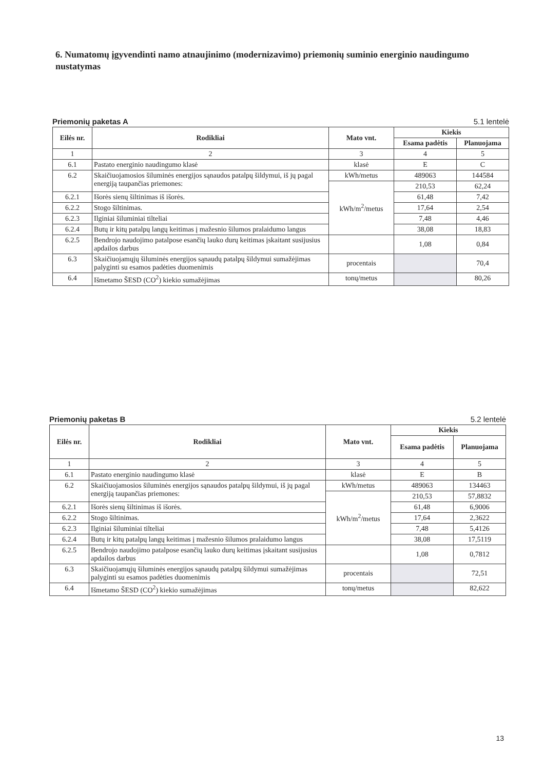6. Numatomų įgyvendinti namo atnaujinimo (modernizavimo) priemonių suminio energinio naudingumo nustatymas
Priemonių paketas A 5.1 lentelė
| Eilės nr. | Rodikliai | Mato vnt. | Kiekis | |
| --- | --- | --- | --- | --- |
| | | | Esama padėtis | Planuojama |
| 1 | 2 | 3 | 4 | 5 |
| 6.1 | Pastato energinio naudingumo klasė | klasė | E | C |
| 6.2 | Skaičiuojamosios šiluminės energijos sąnaudos patalpų šildymui, iš jų pagal energiją taupančias priemones: | kWh/metus | 489063 | 144584 |
| | | kWh/m<sup>2</sup>/metus | 210,53 | 62,24 |
| 6.2.1 | Išorės sienų šiltinimas iš išorės. | | 61,48 | 7,42 |
| 6.2.2 | Stogo šiltinimas. | | 17,64 | 2,54 |
| 6.2.3 | Ilginiai šiluminiai tilteliai | | 7,48 | 4,46 |
| 6.2.4 | Butų ir kitų patalpų langų keitimas į mažesnio šilumos pralaidumo langus | | 38,08 | 18,83 |
| 6.2.5 | Bendrojo naudojimo patalpose esančių lauko durų keitimas įskaitant susijusius apdailos darbus | | 1,08 | 0,84 |
| 6.3 | Skaičiuojamųjų šiluminės energijos sąnaudų patalpų šildymui sumažėjimas palyginti su esamos padėties duomenimis | procentais | | 70,4 |
| 6.4 | Išmetamo ŠESD (CO<sup>2</sup>) kiekio sumažėjimas | tonų/metus | | 80,26 |
Priemonių paketas B 5.2 lentelė
| Eilės nr. | Rodikliai | Mato vnt. | Kiekis | |
| --- | --- | --- | --- | --- |
| | | | Esama padėtis | Planuojama |
| 1 | 2 | 3 | 4 | 5 |
| 6.1 | Pastato energinio naudingumo klasė | klasė | E | B |
| 6.2 | Skaičiuojamosios šiluminės energijos sąnaudos patalpų šildymui, iš jų pagal energiją taupančias priemones: | kWh/metus | 489063 | 134463 |
| | | kWh/m<sup>2</sup>/metus | 210,53 | 57,8832 |
| 6.2.1 | Išorės sienų šiltinimas iš išorės. | | 61,48 | 6,9006 |
| 6.2.2 | Stogo šiltinimas. | | 17,64 | 2,3622 |
| 6.2.3 | Ilginiai šiluminiai tilteliai | | 7,48 | 5,4126 |
| 6.2.4 | Butų ir kitų patalpų langų keitimas į mažesnio šilumos pralaidumo langus | | 38,08 | 17,5119 |
| 6.2.5 | Bendrojo naudojimo patalpose esančių lauko durų keitimas įskaitant susijusius apdailos darbus | | 1,08 | 0,7812 |
| 6.3 | Skaičiuojamųjų šiluminės energijos sąnaudų patalpų šildymui sumažėjimas palyginti su esamos padėties duomenimis | procentais | | 72,51 |
| 6.4 | Išmetamo ŠESD (CO<sup>2</sup>) kiekio sumažėjimas | tonų/metus | | 82,622 |
13